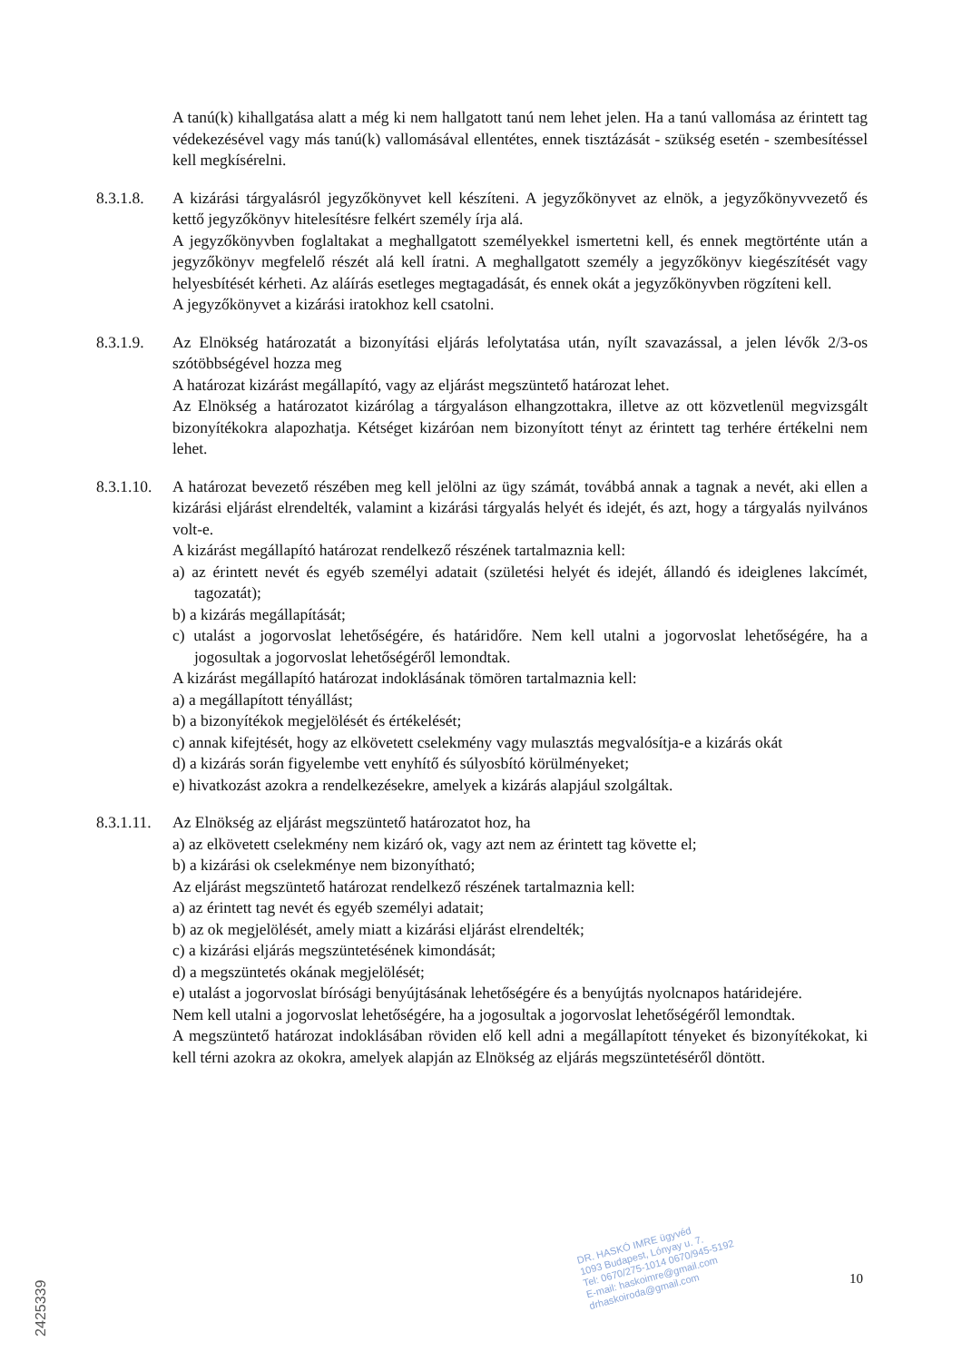A tanú(k) kihallgatása alatt a még ki nem hallgatott tanú nem lehet jelen. Ha a tanú vallomása az érintett tag védekezésével vagy más tanú(k) vallomásával ellentétes, ennek tisztázását - szükség esetén - szembesítéssel kell megkísérelni.
8.3.1.8. A kizárási tárgyalásról jegyzőkönyvet kell készíteni. A jegyzőkönyvet az elnök, a jegyzőkönyvvezető és kettő jegyzőkönyv hitelesítésre felkért személy írja alá.
A jegyzőkönyvben foglaltakat a meghallgatott személyekkel ismertetni kell, és ennek megtörténte után a jegyzőkönyv megfelelő részét alá kell íratni. A meghallgatott személy a jegyzőkönyv kiegészítését vagy helyesbítését kérheti. Az aláírás esetleges megtagadását, és ennek okát a jegyzőkönyvben rögzíteni kell.
A jegyzőkönyvet a kizárási iratokhoz kell csatolni.
8.3.1.9. Az Elnökség határozatát a bizonyítási eljárás lefolytatása után, nyílt szavazással, a jelen lévők 2/3-os szótöbbségével hozza meg
A határozat kizárást megállapító, vagy az eljárást megszüntető határozat lehet.
Az Elnökség a határozatot kizárólag a tárgyaláson elhangzottakra, illetve az ott közvetlenül megvizsgált bizonyítékokra alapozhatja. Kétséget kizáróan nem bizonyított tényt az érintett tag terhére értékelni nem lehet.
8.3.1.10.
A határozat bevezető részében meg kell jelölni az ügy számát, továbbá annak a tagnak a nevét, aki ellen a kizárási eljárást elrendelték, valamint a kizárási tárgyalás helyét és idejét, és azt, hogy a tárgyalás nyilvános volt-e.
A kizárást megállapító határozat rendelkező részének tartalmaznia kell:
a) az érintett nevét és egyéb személyi adatait (születési helyét és idejét, állandó és ideiglenes lakcímét, tagozatát);
b) a kizárás megállapítását;
c) utalást a jogorvoslat lehetőségére, és határidőre. Nem kell utalni a jogorvoslat lehetőségére, ha a jogosultak a jogorvoslat lehetőségéről lemondtak.
A kizárást megállapító határozat indoklásának tömören tartalmaznia kell:
a) a megállapított tényállást;
b) a bizonyítékok megjelölését és értékelését;
c) annak kifejtését, hogy az elkövetett cselekmény vagy mulasztás megvalósítja-e a kizárás okát
d) a kizárás során figyelembe vett enyhítő és súlyosbító körülményeket;
e) hivatkozást azokra a rendelkezésekre, amelyek a kizárás alapjául szolgáltak.
8.3.1.11.
Az Elnökség az eljárást megszüntető határozatot hoz, ha
a) az elkövetett cselekmény nem kizáró ok, vagy azt nem az érintett tag követte el;
b) a kizárási ok cselekménye nem bizonyítható;
Az eljárást megszüntető határozat rendelkező részének tartalmaznia kell:
a) az érintett tag nevét és egyéb személyi adatait;
b) az ok megjelölését, amely miatt a kizárási eljárást elrendelték;
c) a kizárási eljárás megszüntetésének kimondását;
d) a megszüntetés okának megjelölését;
e) utalást a jogorvoslat bírósági benyújtásának lehetőségére és a benyújtás nyolcnapos határidejére.
Nem kell utalni a jogorvoslat lehetőségére, ha a jogosultak a jogorvoslat lehetőségéről lemondtak.
A megszüntető határozat indoklásában röviden elő kell adni a megállapított tényeket és bizonyítékokat, ki kell térni azokra az okokra, amelyek alapján az Elnökség az eljárás megszüntetéséről döntött.
DR. HASKÓ IMRE ügyvéd
1093 Budapest, Lónyay u. 7.
Tel: 0670/275-1014 0670/945-5192
E-mail: haskoimre@gmail.com
drhaskoiroda@gmail.com
10
2425339